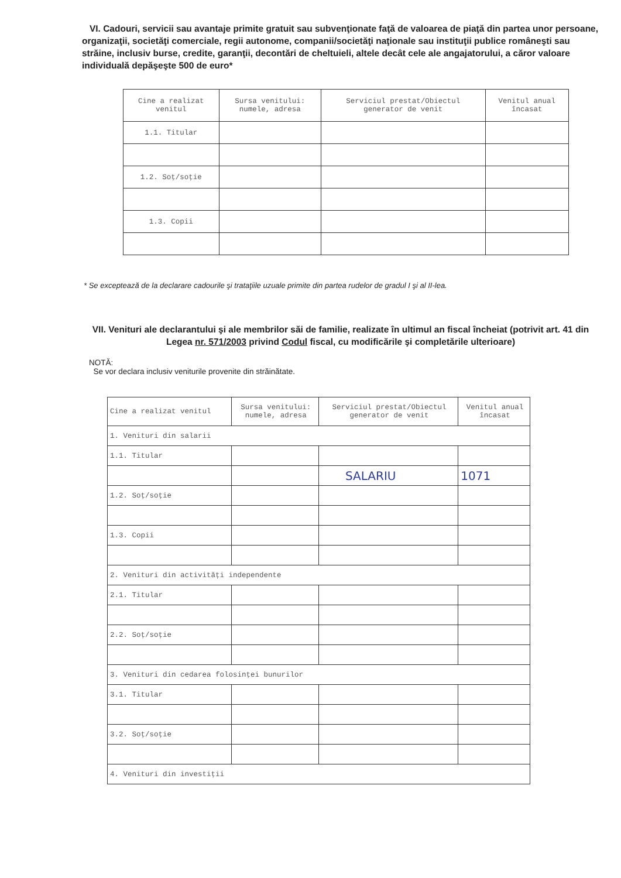VI. Cadouri, servicii sau avantaje primite gratuit sau subvenţionate faţă de valoarea de piaţă din partea unor persoane, organizaţii, societăţi comerciale, regii autonome, companii/societăţi naţionale sau instituţii publice româneşti sau străine, inclusiv burse, credite, garanţii, decontări de cheltuieli, altele decât cele ale angajatorului, a căror valoare individuală depăşeşte 500 de euro*
| Cine a realizat venitul | Sursa venitului: numele, adresa | Serviciul prestat/Obiectul generator de venit | Venitul anual încasat |
| --- | --- | --- | --- |
| 1.1. Titular | | | |
| 1.2. Soţ/soţie | | | |
| 1.3. Copii | | | |
* Se exceptează de la declarare cadourile şi trataţiile uzuale primite din partea rudelor de gradul I şi al II-lea.
VII. Venituri ale declarantului şi ale membrilor săi de familie, realizate în ultimul an fiscal încheiat (potrivit art. 41 din Legea nr. 571/2003 privind Codul fiscal, cu modificările şi completările ulterioare)
NOTĂ:
Se vor declara inclusiv veniturile provenite din străinătate.
| Cine a realizat venitul | Sursa venitului: numele, adresa | Serviciul prestat/Obiectul generator de venit | Venitul anual încasat |
| --- | --- | --- | --- |
| 1. Venituri din salarii | | | |
| 1.1. Titular | | | |
| | | SALARIU | 1071 |
| 1.2. Soţ/soţie | | | |
| 1.3. Copii | | | |
| 2. Venituri din activităţi independente | | | |
| 2.1. Titular | | | |
| 2.2. Soţ/soţie | | | |
| 3. Venituri din cedarea folosinţei bunurilor | | | |
| 3.1. Titular | | | |
| 3.2. Soţ/soţie | | | |
| 4. Venituri din investiţii | | | |